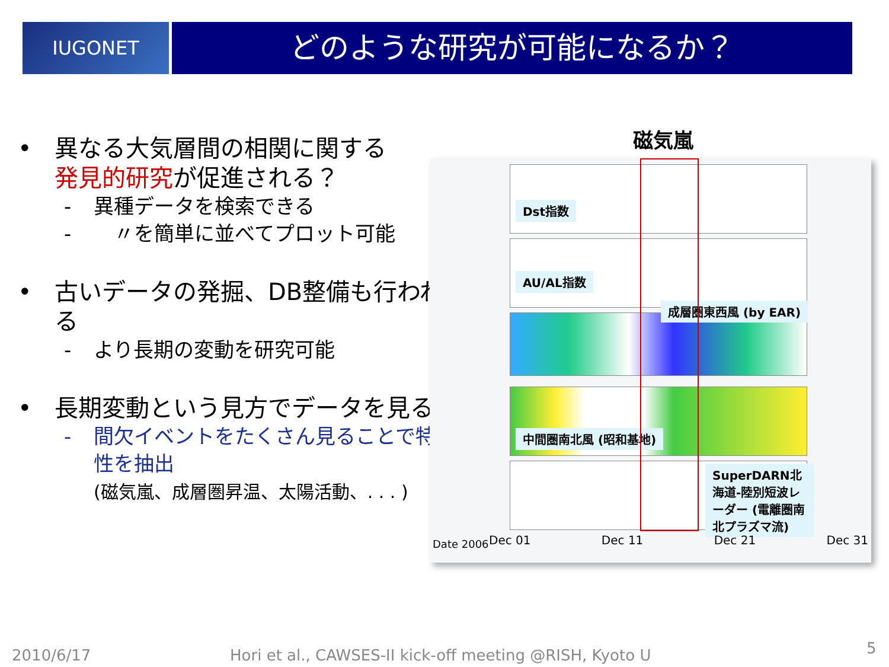IUGONET どのような研究が可能になるか？
• 異なる大気層間の相関に関する
発見的研究が促進される？
- 異種データを検索できる
-　〃を簡単に並べてプロット可能
• 古いデータの発掘、DB整備も行われる
- より長期の変動を研究可能
• 長期変動という見方でデータを見る
- 間欠イベントをたくさん見ることで特性を抽出
(磁気嵐、成層圏昇温、太陽活動、. . . )
磁気嵐
Dst指数
AU/AL指数
成層圏東西風 (by EAR)
中間圏南北風 (昭和基地)
SuperDARN北海道-陸別短波レーダー (電離圏南北プラズマ流)
Date 2006 Dec 01 Dec 11 Dec 21 Dec 31
2010/6/17
Hori et al., CAWSES-II kick-off meeting @RISH, Kyoto U
5